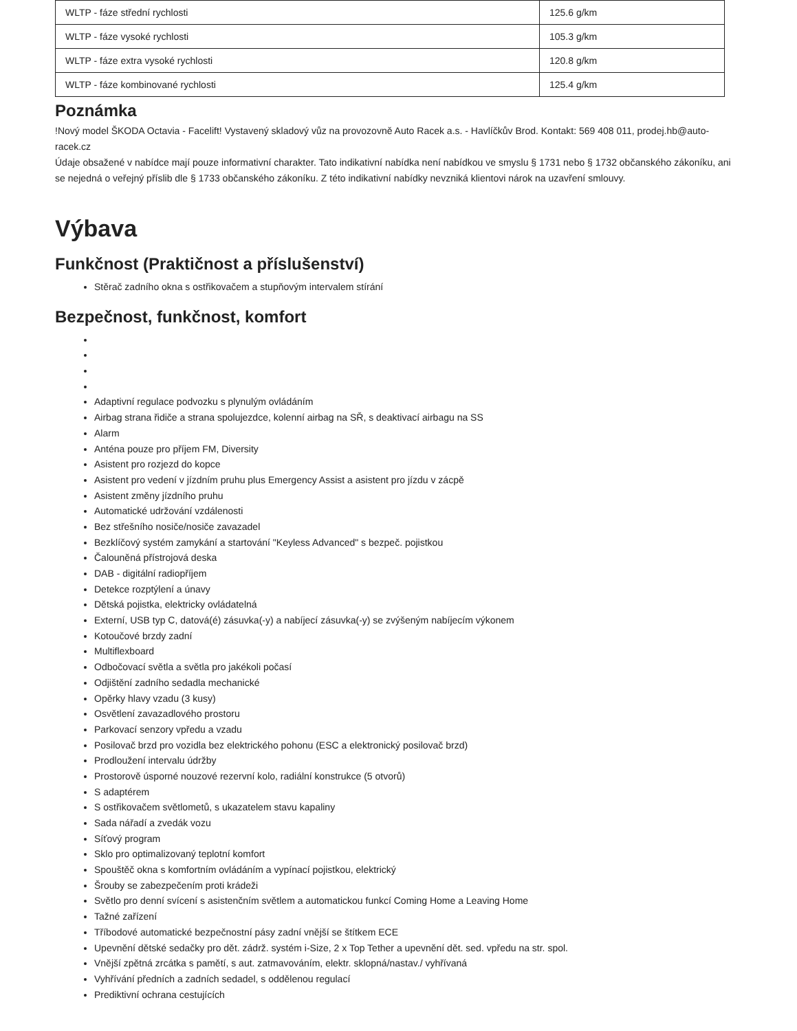| WLTP - fáze střední rychlosti | 125.6 g/km |
| WLTP - fáze vysoké rychlosti | 105.3 g/km |
| WLTP - fáze extra vysoké rychlosti | 120.8 g/km |
| WLTP - fáze kombinované rychlosti | 125.4 g/km |
Poznámka
!Nový model ŠKODA Octavia - Facelift! Vystavený skladový vůz na provozovně Auto Racek a.s. - Havlíčkův Brod. Kontakt: 569 408 011, prodej.hb@auto-racek.cz
Údaje obsažené v nabídce mají pouze informativní charakter. Tato indikativní nabídka není nabídkou ve smyslu § 1731 nebo § 1732 občanského zákoníku, ani se nejedná o veřejný příslib dle § 1733 občanského zákoníku. Z této indikativní nabídky nevzniká klientovi nárok na uzavření smlouvy.
Výbava
Funkčnost (Praktičnost a příslušenství)
Stěrač zadního okna s ostřikovačem a stupňovým intervalem stírání
Bezpečnost, funkčnost, komfort
Adaptivní regulace podvozku s plynulým ovládáním
Airbag strana řidiče a strana spolujezdce, kolenní airbag na SŘ, s deaktivací airbagu na SS
Alarm
Anténa pouze pro příjem FM, Diversity
Asistent pro rozjezd do kopce
Asistent pro vedení v jízdním pruhu plus Emergency Assist a asistent pro jízdu v zácpě
Asistent změny jízdního pruhu
Automatické udržování vzdálenosti
Bez střešního nosiče/nosiče zavazadel
Bezklíčový systém zamykání a startování "Keyless Advanced" s bezpeč. pojistkou
Čalouněná přístrojová deska
DAB - digitální radiopříjem
Detekce rozptýlení a únavy
Dětská pojistka, elektricky ovládatelná
Externí, USB typ C, datová(é) zásuvka(-y) a nabíjecí zásuvka(-y) se zvýšeným nabíjecím výkonem
Kotoučové brzdy zadní
Multiflexboard
Odbočovací světla a světla pro jakékoli počasí
Odjištění zadního sedadla mechanické
Opěrky hlavy vzadu (3 kusy)
Osvětlení zavazadlového prostoru
Parkovací senzory vpředu a vzadu
Posilovač brzd pro vozidla bez elektrického pohonu (ESC a elektronický posilovač brzd)
Prodloužení intervalu údržby
Prostorově úsporné nouzové rezervní kolo, radiální konstrukce (5 otvorů)
S adaptérem
S ostřikovačem světlometů, s ukazatelem stavu kapaliny
Sada nářadí a zvedák vozu
Síťový program
Sklo pro optimalizovaný teplotní komfort
Spouštěč okna s komfortním ovládáním a vypínací pojistkou, elektrický
Šrouby se zabezpečením proti krádeži
Světlo pro denní svícení s asistenčním světlem a automatickou funkcí Coming Home a Leaving Home
Tažné zařízení
Tříbodové automatické bezpečnostní pásy zadní vnější se štítkem ECE
Upevnění dětské sedačky pro dět. zádrž. systém i-Size, 2 x Top Tether a upevnění dět. sed. vpředu na str. spol.
Vnější zpětná zrcátka s pamětí, s aut. zatmavováním, elektr. sklopná/nastav./ vyhřívaná
Vyhřívání předních a zadních sedadel, s oddělenou regulací
Prediktivní ochrana cestujících